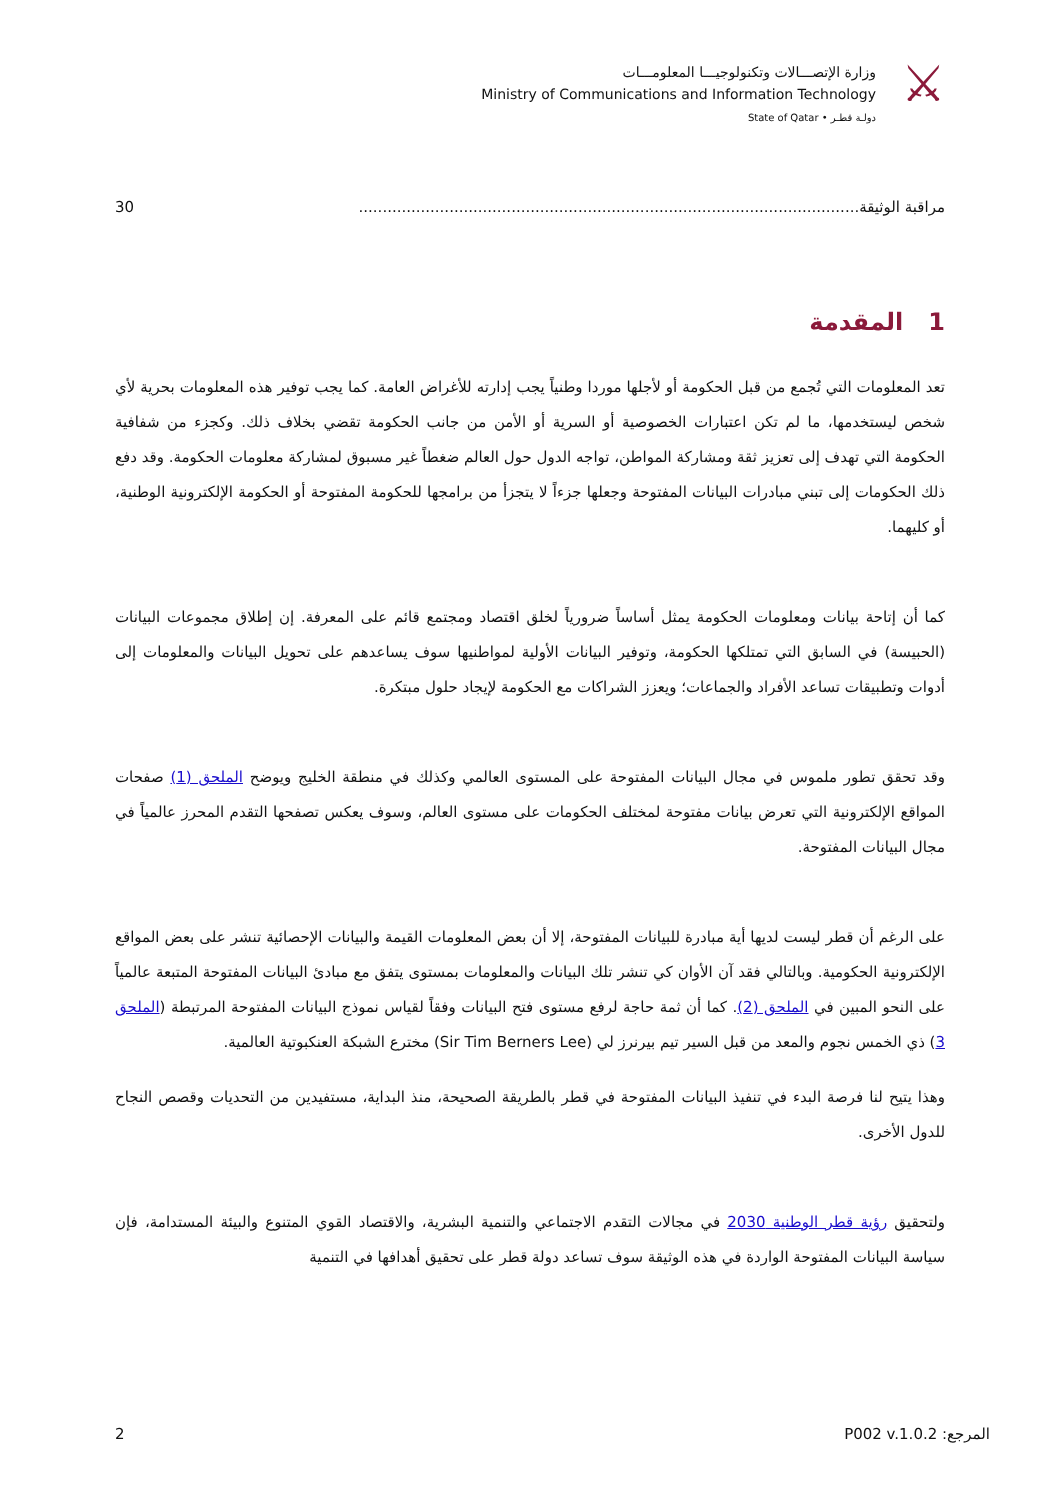وزارة الإتصـــالات وتكنولوجيـــا المعلومـــات
Ministry of Communications and Information Technology
State of Qatar • دولـة قطـر
⚔
مراقبة الوثيقة......................................................................................................... 30
1 المقدمة
تعد المعلومات التي تُجمع من قبل الحكومة أو لأجلها موردا وطنياً يجب إدارته للأغراض العامة. كما يجب توفير هذه المعلومات بحرية لأي شخص ليستخدمها، ما لم تكن اعتبارات الخصوصية أو السرية أو الأمن من جانب الحكومة تقضي بخلاف ذلك. وكجزء من شفافية الحكومة التي تهدف إلى تعزيز ثقة ومشاركة المواطن، تواجه الدول حول العالم ضغطاً غير مسبوق لمشاركة معلومات الحكومة. وقد دفع ذلك الحكومات إلى تبني مبادرات البيانات المفتوحة وجعلها جزءاً لا يتجزأ من برامجها للحكومة المفتوحة أو الحكومة الإلكترونية الوطنية، أو كليهما.
كما أن إتاحة بيانات ومعلومات الحكومة يمثل أساساً ضرورياً لخلق اقتصاد ومجتمع قائم على المعرفة. إن إطلاق مجموعات البيانات (الحبيسة) في السابق التي تمتلكها الحكومة، وتوفير البيانات الأولية لمواطنيها سوف يساعدهم على تحويل البيانات والمعلومات إلى أدوات وتطبيقات تساعد الأفراد والجماعات؛ ويعزز الشراكات مع الحكومة لإيجاد حلول مبتكرة.
وقد تحقق تطور ملموس في مجال البيانات المفتوحة على المستوى العالمي وكذلك في منطقة الخليج ويوضح الملحق (1) صفحات المواقع الإلكترونية التي تعرض بيانات مفتوحة لمختلف الحكومات على مستوى العالم، وسوف يعكس تصفحها التقدم المحرز عالمياً في مجال البيانات المفتوحة.
على الرغم أن قطر ليست لديها أية مبادرة للبيانات المفتوحة، إلا أن بعض المعلومات القيمة والبيانات الإحصائية تنشر على بعض المواقع الإلكترونية الحكومية. وبالتالي فقد آن الأوان كي تنشر تلك البيانات والمعلومات بمستوى يتفق مع مبادئ البيانات المفتوحة المتبعة عالمياً على النحو المبين في الملحق (2). كما أن ثمة حاجة لرفع مستوى فتح البيانات وفقاً لقياس نموذج البيانات المفتوحة المرتبطة (الملحق 3) ذي الخمس نجوم والمعد من قبل السير تيم بيرنرز لي (Sir Tim Berners Lee) مخترع الشبكة العنكبوتية العالمية.
وهذا يتيح لنا فرصة البدء في تنفيذ البيانات المفتوحة في قطر بالطريقة الصحيحة، منذ البداية، مستفيدين من التحديات وقصص النجاح للدول الأخرى.
ولتحقيق رؤية قطر الوطنية 2030 في مجالات التقدم الاجتماعي والتنمية البشرية، والاقتصاد القوي المتنوع والبيئة المستدامة، فإن سياسة البيانات المفتوحة الواردة في هذه الوثيقة سوف تساعد دولة قطر على تحقيق أهدافها في التنمية
2 المرجع: P002 v.1.0.2